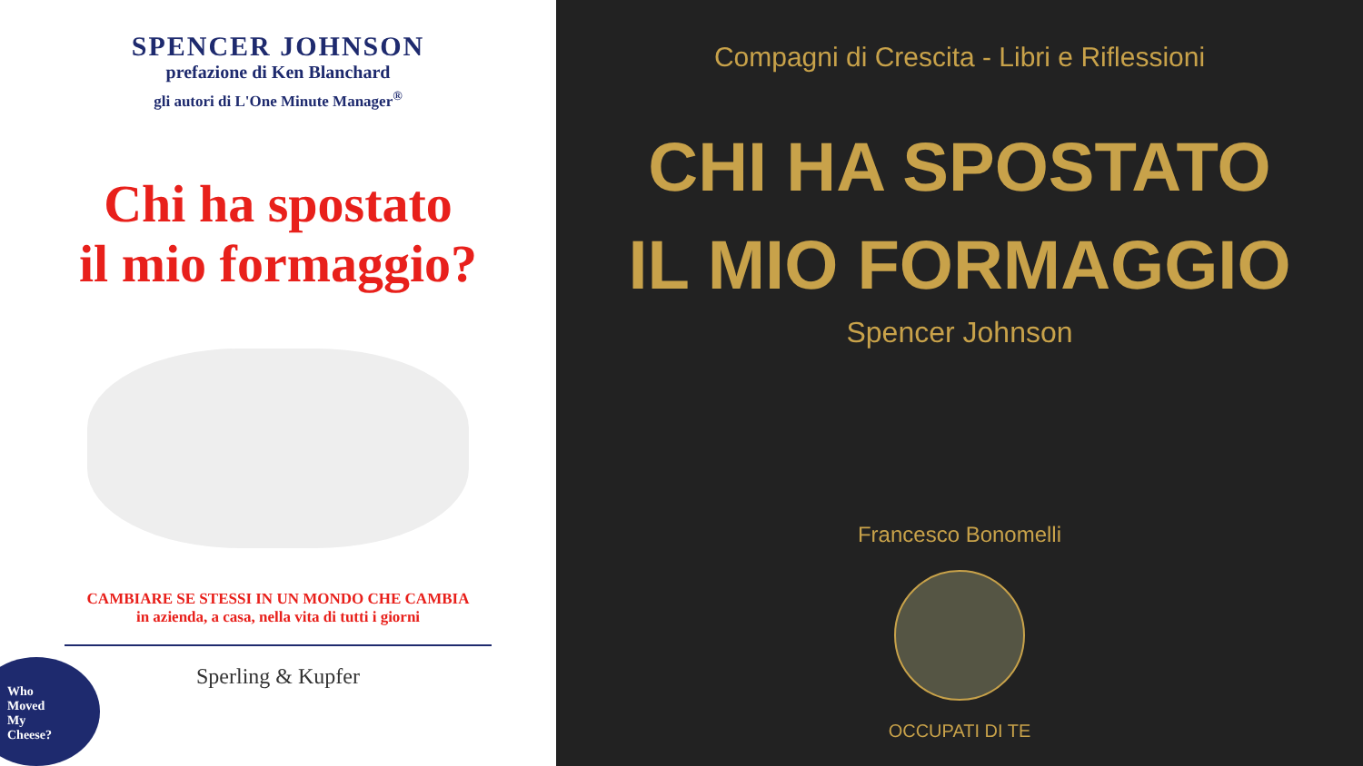SPENCER JOHNSON
prefazione di Ken Blanchard
gli autori di L'One Minute Manager<sup>®</sup>
Chi ha spostato
il mio formaggio?
CAMBIARE SE STESSI IN UN MONDO CHE CAMBIA
in azienda, a casa, nella vita di tutti i giorni
Sperling & Kupfer
Who
Moved
My
Cheese?
Compagni di Crescita - Libri e Riflessioni
CHI HA SPOSTATO
IL MIO FORMAGGIO
Spencer Johnson
Francesco Bonomelli
OCCUPATI DI TE